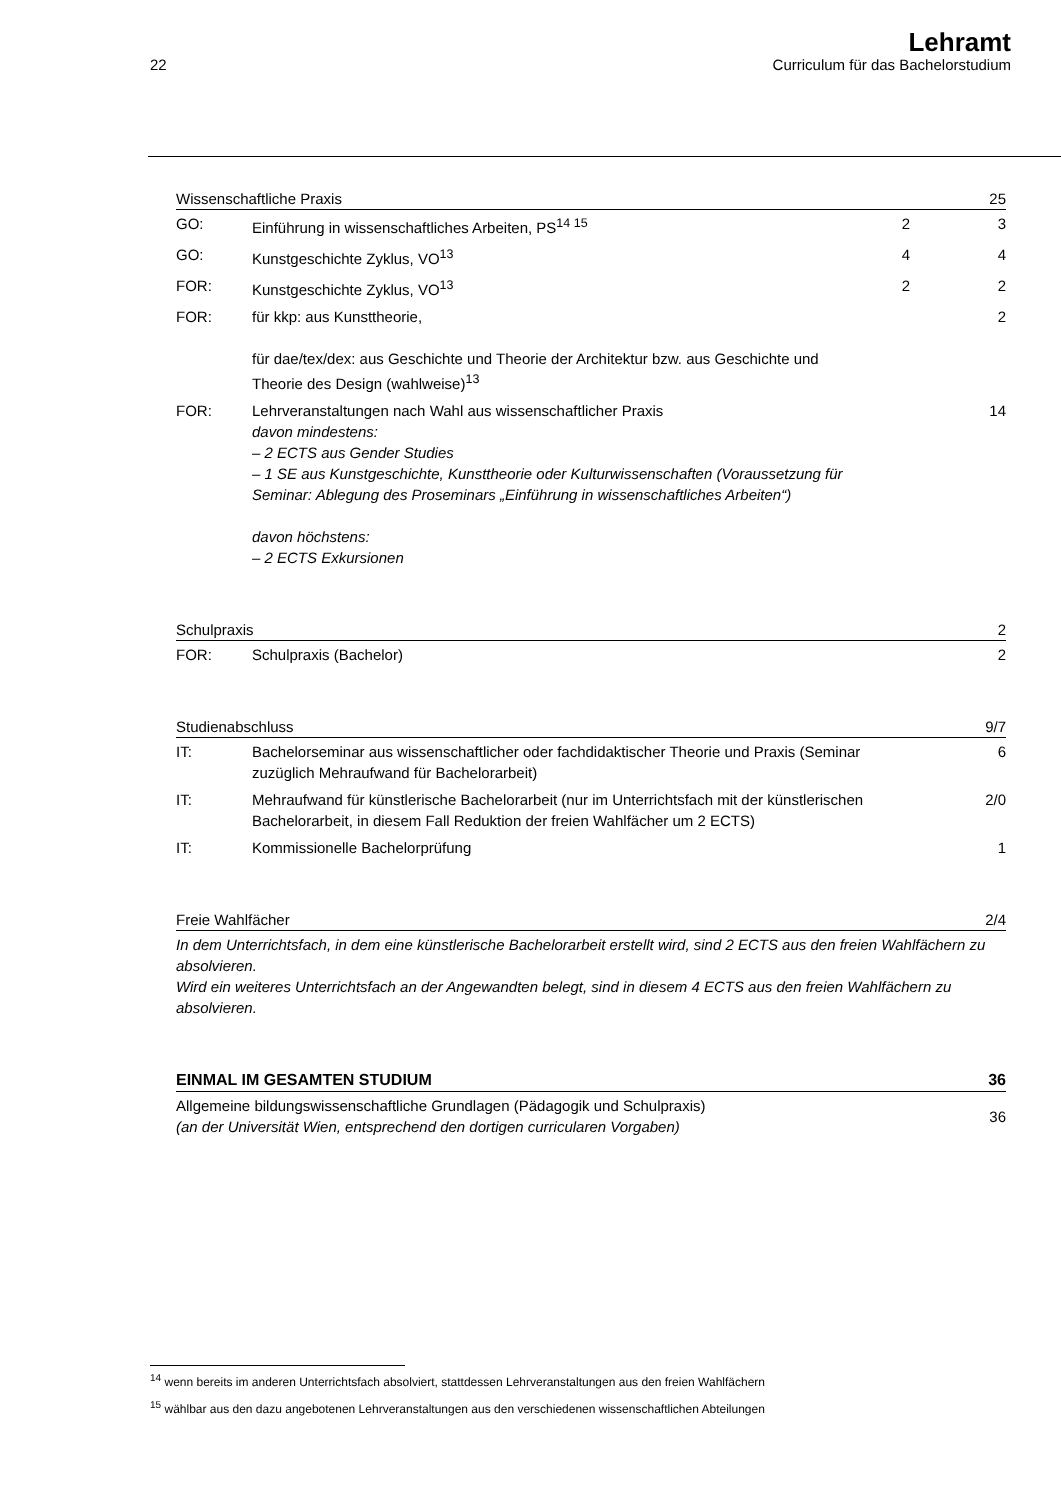22
Lehramt
Curriculum für das Bachelorstudium
| Wissenschaftliche Praxis | | | 25 |
| --- | --- | --- | --- |
| GO: | Einführung in wissenschaftliches Arbeiten, PS<sup>14 15</sup> | 2 | 3 |
| GO: | Kunstgeschichte Zyklus, VO<sup>13</sup> | 4 | 4 |
| FOR: | Kunstgeschichte Zyklus, VO<sup>13</sup> | 2 | 2 |
| FOR: | für kkp: aus Kunsttheorie, für dae/tex/dex: aus Geschichte und Theorie der Architektur bzw. aus Geschichte und Theorie des Design (wahlweise)<sup>13</sup> | | 2 |
| FOR: | Lehrveranstaltungen nach Wahl aus wissenschaftlicher Praxis davon mindestens: – 2 ECTS aus Gender Studies – 1 SE aus Kunstgeschichte, Kunsttheorie oder Kulturwissenschaften (Voraussetzung für Seminar: Ablegung des Proseminars „Einführung in wissenschaftliches Arbeiten“) davon höchstens: – 2 ECTS Exkursionen | | 14 |
| Schulpraxis | | | 2 |
| --- | --- | --- | --- |
| FOR: | Schulpraxis (Bachelor) | | 2 |
| Studienabschluss | | | 9/7 |
| --- | --- | --- | --- |
| IT: | Bachelorseminar aus wissenschaftlicher oder fachdidaktischer Theorie und Praxis (Seminar zuzüglich Mehraufwand für Bachelorarbeit) | | 6 |
| IT: | Mehraufwand für künstlerische Bachelorarbeit (nur im Unterrichtsfach mit der künstlerischen Bachelorarbeit, in diesem Fall Reduktion der freien Wahlfächer um 2 ECTS) | | 2/0 |
| IT: | Kommissionelle Bachelorprüfung | | 1 |
| Freie Wahlfächer | 2/4 |
| --- | --- |
| In dem Unterrichtsfach, in dem eine künstlerische Bachelorarbeit erstellt wird, sind 2 ECTS aus den freien Wahlfächern zu absolvieren. Wird ein weiteres Unterrichtsfach an der Angewandten belegt, sind in diesem 4 ECTS aus den freien Wahlfächern zu absolvieren. | |
| EINMAL IM GESAMTEN STUDIUM | 36 |
| --- | --- |
| Allgemeine bildungswissenschaftliche Grundlagen (Pädagogik und Schulpraxis) (an der Universität Wien, entsprechend den dortigen curricularen Vorgaben) | 36 |
<sup>14</sup> wenn bereits im anderen Unterrichtsfach absolviert, stattdessen Lehrveranstaltungen aus den freien Wahlfächern
<sup>15</sup> wählbar aus den dazu angebotenen Lehrveranstaltungen aus den verschiedenen wissenschaftlichen Abteilungen